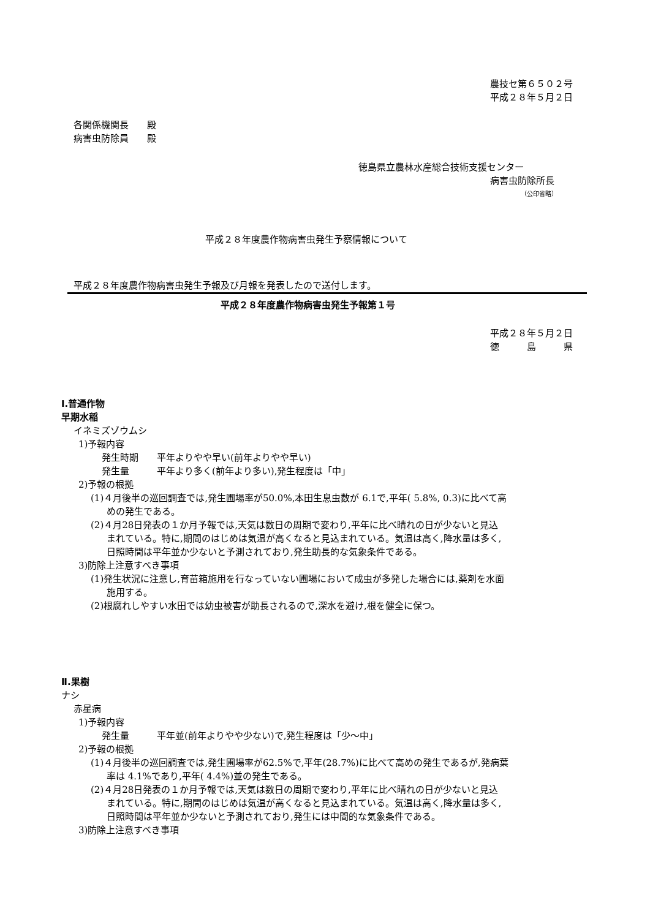農技セ第６５０２号
平成２８年５月２日
各関係機関長　　殿
病害虫防除員　　殿
徳島県立農林水産総合技術支援センター
病害虫防除所長
（公印省略）
平成２８年度農作物病害虫発生予察情報について
平成２８年度農作物病害虫発生予報及び月報を発表したので送付します。
平成２８年度農作物病害虫発生予報第１号
平成２８年５月２日
徳　　　島　　　県
Ⅰ.普通作物
早期水稲
イネミズゾウムシ
1)予報内容
発生時期　　平年よりやや早い(前年よりやや早い)
発生量　　　平年より多く(前年より多い),発生程度は「中」
2)予報の根拠
(1)４月後半の巡回調査では,発生圃場率が50.0%,本田生息虫数が 6.1で,平年( 5.8%, 0.3)に比べて高
めの発生である。
(2)４月28日発表の１か月予報では,天気は数日の周期で変わり,平年に比べ晴れの日が少ないと見込
まれている。特に,期間のはじめは気温が高くなると見込まれている。気温は高く,降水量は多く,
日照時間は平年並か少ないと予測されており,発生助長的な気象条件である。
3)防除上注意すべき事項
(1)発生状況に注意し,育苗箱施用を行なっていない圃場において成虫が多発した場合には,薬剤を水面
施用する。
(2)根腐れしやすい水田では幼虫被害が助長されるので,深水を避け,根を健全に保つ。
Ⅱ.果樹
ナシ
赤星病
1)予報内容
発生量　　　平年並(前年よりやや少ない)で,発生程度は「少～中」
2)予報の根拠
(1)４月後半の巡回調査では,発生圃場率が62.5%で,平年(28.7%)に比べて高めの発生であるが,発病葉
率は 4.1%であり,平年( 4.4%)並の発生である。
(2)４月28日発表の１か月予報では,天気は数日の周期で変わり,平年に比べ晴れの日が少ないと見込
まれている。特に,期間のはじめは気温が高くなると見込まれている。気温は高く,降水量は多く,
日照時間は平年並か少ないと予測されており,発生には中間的な気象条件である。
3)防除上注意すべき事項